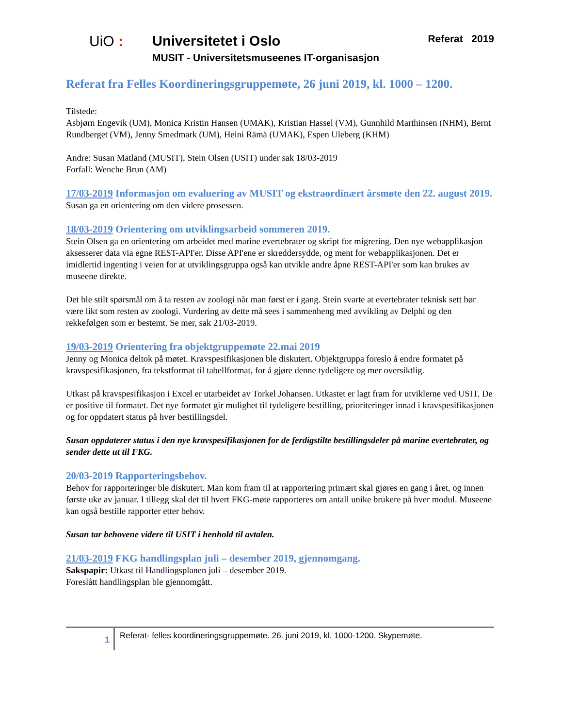UiO : Universitetet i Oslo
MUSIT - Universitetsmuseenes IT-organisasjon
Referat 2019
Referat fra Felles Koordineringsgruppemøte, 26 juni 2019, kl. 1000 – 1200.
Tilstede:
Asbjørn Engevik (UM), Monica Kristin Hansen (UMAK), Kristian Hassel (VM), Gunnhild Marthinsen (NHM), Bernt Rundberget (VM), Jenny Smedmark (UM), Heini Rämä (UMAK), Espen Uleberg (KHM)
Andre: Susan Matland (MUSIT), Stein Olsen (USIT) under sak 18/03-2019
Forfall: Wenche Brun (AM)
17/03-2019 Informasjon om evaluering av MUSIT og ekstraordinært årsmøte den 22. august 2019.
Susan ga en orientering om den videre prosessen.
18/03-2019 Orientering om utviklingsarbeid sommeren 2019.
Stein Olsen ga en orientering om arbeidet med marine evertebrater og skript for migrering. Den nye webapplikasjon aksesserer data via egne REST-API'er. Disse API'ene er skreddersydde, og ment for webapplikasjonen. Det er imidlertid ingenting i veien for at utviklingsgruppa også kan utvikle andre åpne REST-API'er som kan brukes av museene direkte.
Det ble stilt spørsmål om å ta resten av zoologi når man først er i gang. Stein svarte at evertebrater teknisk sett bør være likt som resten av zoologi. Vurdering av dette må sees i sammenheng med avvikling av Delphi og den rekkefølgen som er bestemt. Se mer, sak 21/03-2019.
19/03-2019 Orientering fra objektgruppemøte 22.mai 2019
Jenny og Monica deltok på møtet. Kravspesifikasjonen ble diskutert. Objektgruppa foreslo å endre formatet på kravspesifikasjonen, fra tekstformat til tabellformat, for å gjøre denne tydeligere og mer oversiktlig.
Utkast på kravspesifikasjon i Excel er utarbeidet av Torkel Johansen. Utkastet er lagt fram for utviklerne ved USIT. De er positive til formatet. Det nye formatet gir mulighet til tydeligere bestilling, prioriteringer innad i kravspesifikasjonen og for oppdatert status på hver bestillingsdel.
Susan oppdaterer status i den nye kravspesifikasjonen for de ferdigstilte bestillingsdeler på marine evertebrater, og sender dette ut til FKG.
20/03-2019 Rapporteringsbehov.
Behov for rapporteringer ble diskutert. Man kom fram til at rapportering primært skal gjøres en gang i året, og innen første uke av januar. I tillegg skal det til hvert FKG-møte rapporteres om antall unike brukere på hver modul. Museene kan også bestille rapporter etter behov.
Susan tar behovene videre til USIT i henhold til avtalen.
21/03-2019 FKG handlingsplan juli – desember 2019, gjennomgang.
Sakspapir: Utkast til Handlingsplanen juli – desember 2019.
Foreslått handlingsplan ble gjennomgått.
1
Referat- felles koordineringsgruppemøte. 26. juni 2019, kl. 1000-1200. Skypemøte.